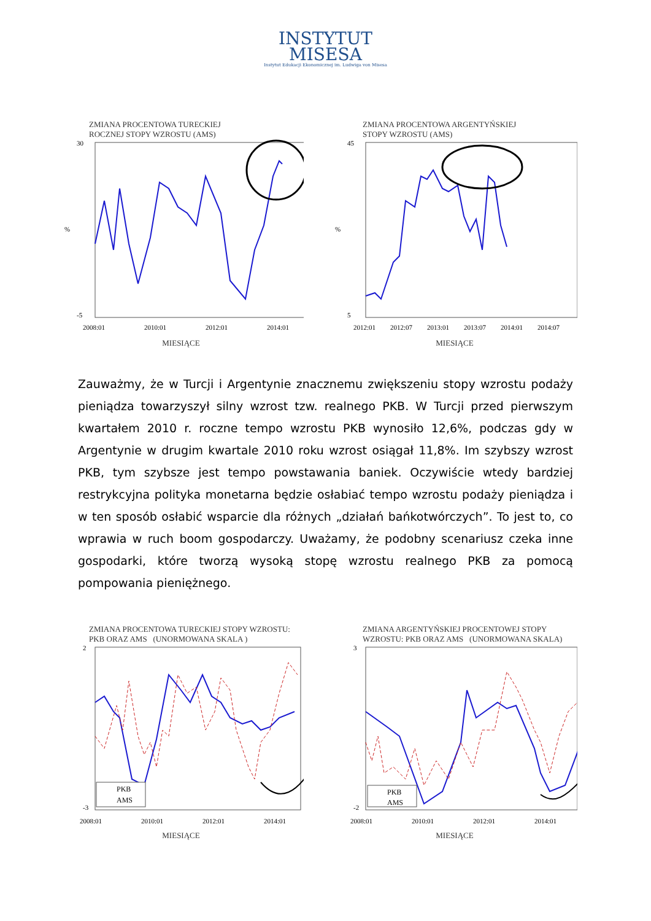INSTYTUT
MISESA
Instytut Edukacji Ekonomicznej im. Ludwiga von Misesa
ZMIANA PROCENTOWA TURECKIEJ
ROCZNEJ STOPY WZROSTU (AMS)
30
-5
%
2008:01
2010:01
2012:01
2014:01
MIESIĄCE
ZMIANA PROCENTOWA ARGENTYŃSKIEJ
STOPY WZROSTU (AMS)
45
5
%
2012:01
2012:07
2013:01
2013:07
2014:01
2014:07
MIESIĄCE
Zauważmy, że w Turcji i Argentynie znacznemu zwiększeniu stopy wzrostu podaży pieniądza towarzyszył silny wzrost tzw. realnego PKB. W Turcji przed pierwszym kwartałem 2010 r. roczne tempo wzrostu PKB wynosiło 12,6%, podczas gdy w Argentynie w drugim kwartale 2010 roku wzrost osiągał 11,8%. Im szybszy wzrost PKB, tym szybsze jest tempo powstawania baniek. Oczywiście wtedy bardziej restrykcyjna polityka monetarna będzie osłabiać tempo wzrostu podaży pieniądza i w ten sposób osłabić wsparcie dla różnych „działań bańkotwórczych”. To jest to, co wprawia w ruch boom gospodarczy. Uważamy, że podobny scenariusz czeka inne gospodarki, które tworzą wysoką stopę wzrostu realnego PKB za pomocą pompowania pieniężnego.
ZMIANA PROCENTOWA TURECKIEJ STOPY WZROSTU:
PKB ORAZ AMS (UNORMOWANA SKALA )
PKB
AMS
2
-3
2008:01
2010:01
2012:01
2014:01
MIESIĄCE
ZMIANA ARGENTYŃSKIEJ PROCENTOWEJ STOPY
WZROSTU: PKB ORAZ AMS (UNORMOWANA SKALA)
PKB
AMS
3
-2
2008:01
2010:01
2012:01
2014:01
MIESIĄCE